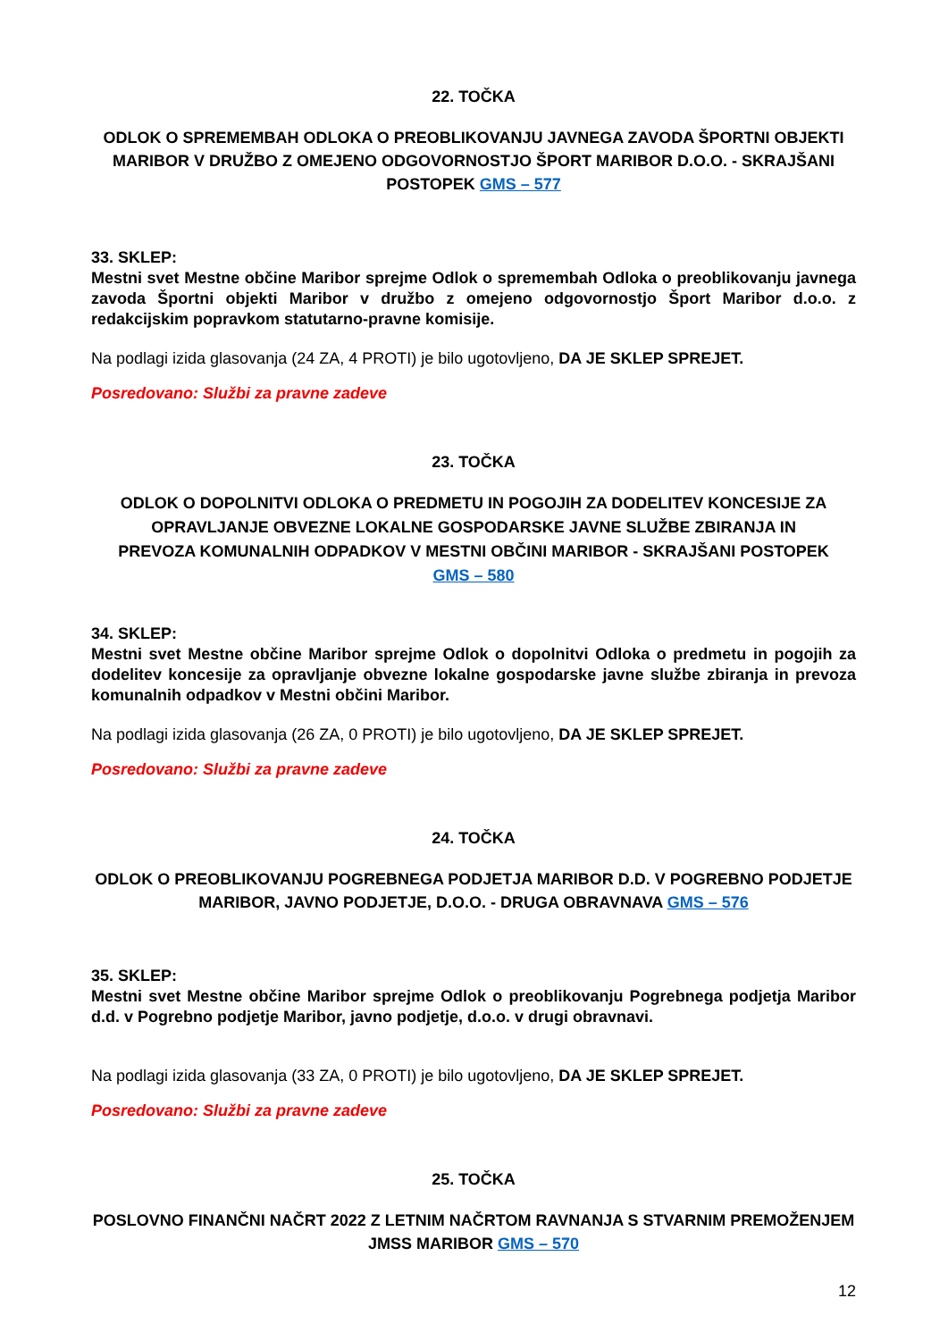22. TOČKA
ODLOK O SPREMEMBAH ODLOKA O PREOBLIKOVANJU JAVNEGA ZAVODA ŠPORTNI OBJEKTI MARIBOR V DRUŽBO Z OMEJENO ODGOVORNOSTJO ŠPORT MARIBOR D.O.O. - SKRAJŠANI POSTOPEK GMS – 577
33. SKLEP:
Mestni svet Mestne občine Maribor sprejme Odlok o spremembah Odloka o preoblikovanju javnega zavoda Športni objekti Maribor v družbo z omejeno odgovornostjo Šport Maribor d.o.o. z redakcijskim popravkom statutarno-pravne komisije.
Na podlagi izida glasovanja (24 ZA, 4 PROTI) je bilo ugotovljeno, DA JE SKLEP SPREJET.
Posredovano: Službi za pravne zadeve
23. TOČKA
ODLOK O DOPOLNITVI ODLOKA O PREDMETU IN POGOJIH ZA DODELITEV KONCESIJE ZA OPRAVLJANJE OBVEZNE LOKALNE GOSPODARSKE JAVNE SLUŽBE ZBIRANJA IN PREVOZA KOMUNALNIH ODPADKOV V MESTNI OBČINI MARIBOR - SKRAJŠANI POSTOPEK GMS – 580
34. SKLEP:
Mestni svet Mestne občine Maribor sprejme Odlok o dopolnitvi Odloka o predmetu in pogojih za dodelitev koncesije za opravljanje obvezne lokalne gospodarske javne službe zbiranja in prevoza komunalnih odpadkov v Mestni občini Maribor.
Na podlagi izida glasovanja (26 ZA, 0 PROTI) je bilo ugotovljeno, DA JE SKLEP SPREJET.
Posredovano: Službi za pravne zadeve
24. TOČKA
ODLOK O PREOBLIKOVANJU POGREBNEGA PODJETJA MARIBOR D.D. V POGREBNO PODJETJE MARIBOR, JAVNO PODJETJE, D.O.O. - DRUGA OBRAVNAVA GMS – 576
35. SKLEP:
Mestni svet Mestne občine Maribor sprejme Odlok o preoblikovanju Pogrebnega podjetja Maribor d.d. v Pogrebno podjetje Maribor, javno podjetje, d.o.o. v drugi obravnavi.
Na podlagi izida glasovanja (33 ZA, 0 PROTI) je bilo ugotovljeno, DA JE SKLEP SPREJET.
Posredovano: Službi za pravne zadeve
25. TOČKA
POSLOVNO FINANČNI NAČRT 2022 Z LETNIM NAČRTOM RAVNANJA S STVARNIM PREMOŽENJEM JMSS MARIBOR GMS – 570
12